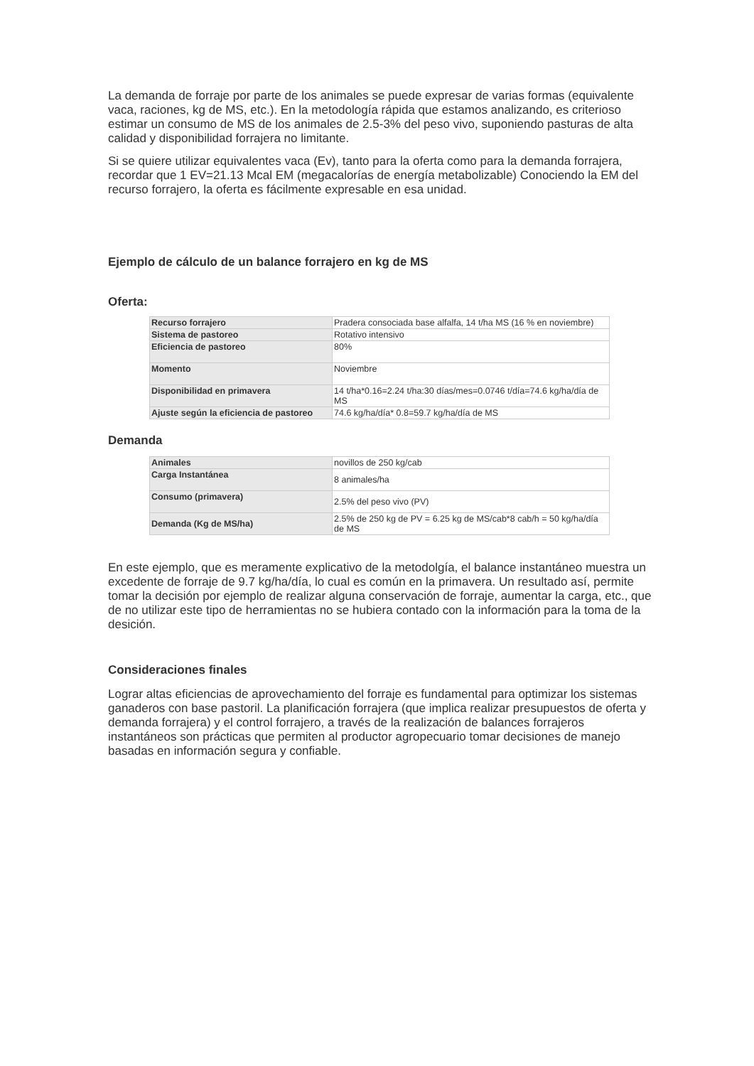La demanda de forraje por parte de los animales se puede expresar de varias formas (equivalente vaca, raciones, kg de MS, etc.). En la metodología rápida que estamos analizando, es criterioso estimar un consumo de MS de los animales de 2.5-3% del peso vivo, suponiendo pasturas de alta calidad y disponibilidad forrajera no limitante.
Si se quiere utilizar equivalentes vaca (Ev), tanto para la oferta como para la demanda forrajera, recordar que 1 EV=21.13 Mcal EM (megacalorías de energía metabolizable) Conociendo la EM del recurso forrajero, la oferta es fácilmente expresable en esa unidad.
Ejemplo de cálculo de un balance forrajero en kg de MS
Oferta:
| Recurso forrajero | Pradera consociada base alfalfa, 14 t/ha MS (16 % en noviembre) |
| Sistema de pastoreo | Rotativo intensivo |
| Eficiencia de pastoreo | 80% |
| Momento | Noviembre |
| Disponibilidad en primavera | 14 t/ha*0.16=2.24 t/ha:30 días/mes=0.0746 t/día=74.6 kg/ha/día de MS |
| Ajuste según la eficiencia de pastoreo | 74.6 kg/ha/día* 0.8=59.7 kg/ha/día de MS |
Demanda
| Animales | novillos de 250 kg/cab |
| Carga Instantánea | 8 animales/ha |
| Consumo (primavera) | 2.5% del peso vivo (PV) |
| Demanda (Kg de MS/ha) | 2.5% de 250 kg de PV = 6.25 kg de MS/cab*8 cab/h = 50 kg/ha/día de MS |
En este ejemplo, que es meramente explicativo de la metodolgía, el balance instantáneo muestra un excedente de forraje de 9.7 kg/ha/día, lo cual es común en la primavera. Un resultado así, permite tomar la decisión por ejemplo de realizar alguna conservación de forraje, aumentar la carga, etc., que de no utilizar este tipo de herramientas no se hubiera contado con la información para la toma de la desición.
Consideraciones finales
Lograr altas eficiencias de aprovechamiento del forraje es fundamental para optimizar los sistemas ganaderos con base pastoril. La planificación forrajera (que implica realizar presupuestos de oferta y demanda forrajera) y el control forrajero, a través de la realización de balances forrajeros instantáneos son prácticas que permiten al productor agropecuario tomar decisiones de manejo basadas en información segura y confiable.